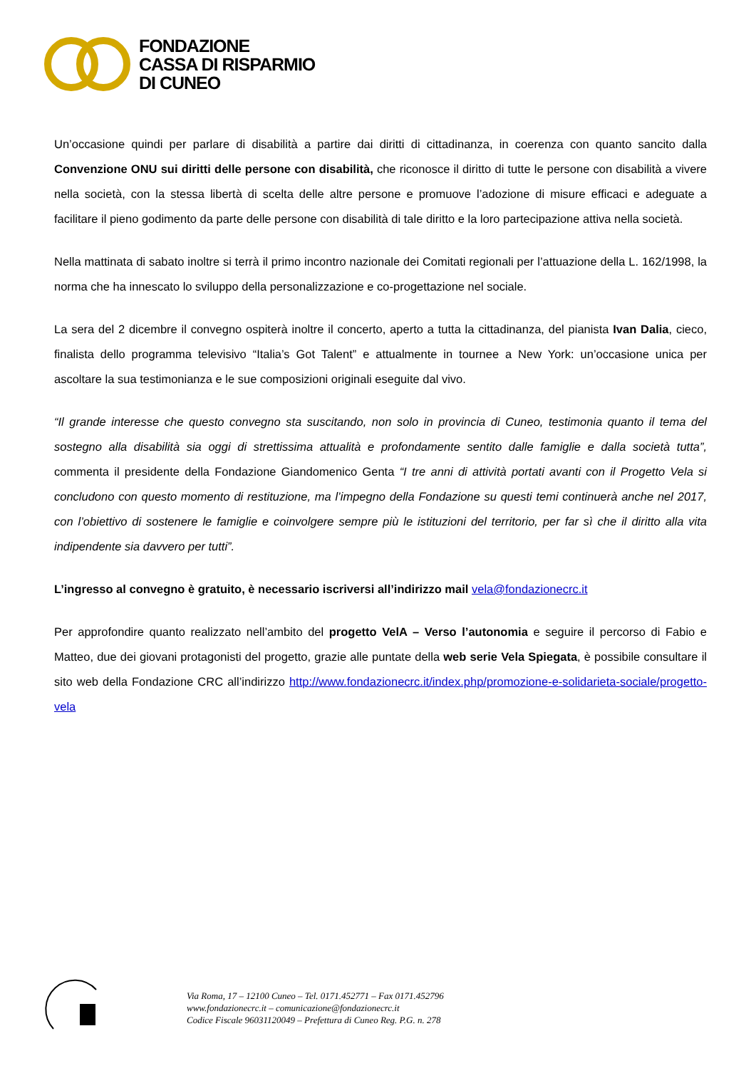FONDAZIONE
CASSA DI RISPARMIO
DI CUNEO
Un’occasione quindi per parlare di disabilità a partire dai diritti di cittadinanza, in coerenza con quanto sancito dalla Convenzione ONU sui diritti delle persone con disabilità, che riconosce il diritto di tutte le persone con disabilità a vivere nella società, con la stessa libertà di scelta delle altre persone e promuove l’adozione di misure efficaci e adeguate a facilitare il pieno godimento da parte delle persone con disabilità di tale diritto e la loro partecipazione attiva nella società.
Nella mattinata di sabato inoltre si terrà il primo incontro nazionale dei Comitati regionali per l’attuazione della L. 162/1998, la norma che ha innescato lo sviluppo della personalizzazione e co-progettazione nel sociale.
La sera del 2 dicembre il convegno ospiterà inoltre il concerto, aperto a tutta la cittadinanza, del pianista Ivan Dalia, cieco, finalista dello programma televisivo “Italia’s Got Talent” e attualmente in tournee a New York: un’occasione unica per ascoltare la sua testimonianza e le sue composizioni originali eseguite dal vivo.
“Il grande interesse che questo convegno sta suscitando, non solo in provincia di Cuneo, testimonia quanto il tema del sostegno alla disabilità sia oggi di strettissima attualità e profondamente sentito dalle famiglie e dalla società tutta”, commenta il presidente della Fondazione Giandomenico Genta “I tre anni di attività portati avanti con il Progetto Vela si concludono con questo momento di restituzione, ma l’impegno della Fondazione su questi temi continuerà anche nel 2017, con l’obiettivo di sostenere le famiglie e coinvolgere sempre più le istituzioni del territorio, per far sì che il diritto alla vita indipendente sia davvero per tutti”.
L’ingresso al convegno è gratuito, è necessario iscriversi all’indirizzo mail vela@fondazionecrc.it
Per approfondire quanto realizzato nell’ambito del progetto VelA – Verso l’autonomia e seguire il percorso di Fabio e Matteo, due dei giovani protagonisti del progetto, grazie alle puntate della web serie Vela Spiegata, è possibile consultare il sito web della Fondazione CRC all’indirizzo http://www.fondazionecrc.it/index.php/promozione-e-solidarieta-sociale/progetto-vela
Via Roma, 17 – 12100 Cuneo – Tel. 0171.452771 – Fax 0171.452796
www.fondazionecrc.it – comunicazione@fondazionecrc.it
Codice Fiscale 96031120049 – Prefettura di Cuneo Reg. P.G. n. 278